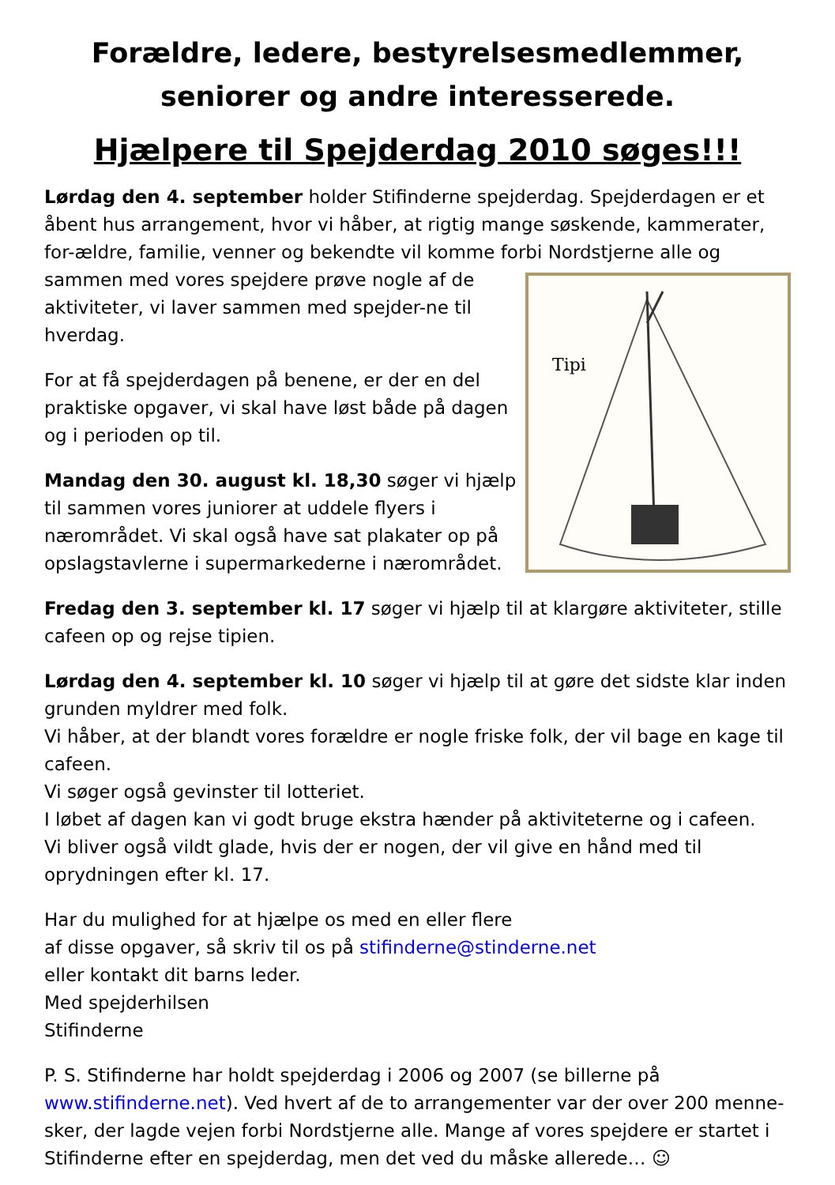Forældre, ledere, bestyrelsesmedlemmer, seniorer og andre interesserede.
Hjælpere til Spejderdag 2010 søges!!!
Lørdag den 4. september holder Stifinderne spejderdag. Spejderdagen er et åbent hus arrangement, hvor vi håber, at rigtig mange søskende, kammerater, for-ældre, familie, venner og bekendte vil komme forbi
Tipi
Nordstjerne alle og sammen med vores spejdere prøve nogle af de aktiviteter, vi laver sammen med spejder-ne til hverdag.
For at få spejderdagen på benene, er der en del praktiske opgaver, vi skal have løst både på dagen og i perioden op til.
Mandag den 30. august kl. 18,30 søger vi hjælp til sammen vores juniorer at uddele flyers i nærområdet. Vi skal også have sat plakater op på opslagstavlerne i supermarkederne i nærområdet.
Fredag den 3. september kl. 17 søger vi hjælp til at klargøre aktiviteter, stille cafeen op og rejse tipien.
Lørdag den 4. september kl. 10 søger vi hjælp til at gøre det sidste klar inden grunden myldrer med folk.
Vi håber, at der blandt vores forældre er nogle friske folk, der vil bage en kage til cafeen.
Vi søger også gevinster til lotteriet.
I løbet af dagen kan vi godt bruge ekstra hænder på aktiviteterne og i cafeen.
Vi bliver også vildt glade, hvis der er nogen, der vil give en hånd med til oprydningen efter kl. 17.
Har du mulighed for at hjælpe os med en eller flere
af disse opgaver, så skriv til os på stifinderne@stinderne.net
eller kontakt dit barns leder.
Med spejderhilsen
Stifinderne
P. S. Stifinderne har holdt spejderdag i 2006 og 2007 (se billerne på www.stifinderne.net). Ved hvert af de to arrangementer var der over 200 menne-sker, der lagde vejen forbi Nordstjerne alle. Mange af vores spejdere er startet i Stifinderne efter en spejderdag, men det ved du måske allerede… ☺